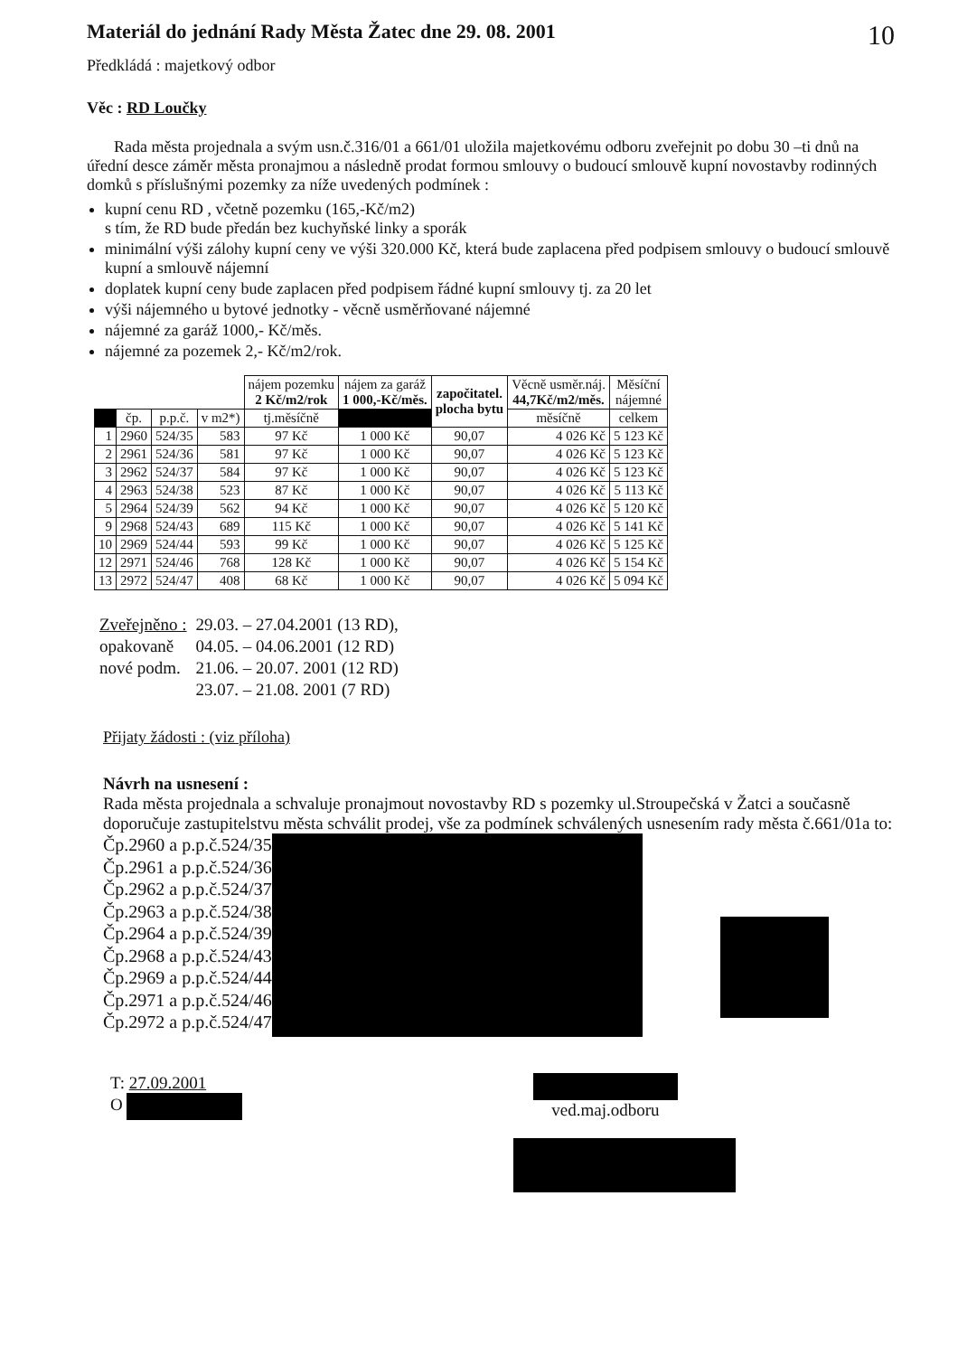Materiál do jednání Rady Města Žatec dne 29. 08. 2001 10
Předkládá : majetkový odbor
Věc : RD Loučky
Rada města projednala a svým usn.č.316/01 a 661/01 uložila majetkovému odboru zveřejnit po dobu 30 –ti dnů na úřední desce záměr města pronajmou a následně prodat formou smlouvy o budoucí smlouvě kupní novostavby rodinných domků s příslušnými pozemky za níže uvedených podmínek :
kupní cenu RD , včetně pozemku (165,-Kč/m2)
s tím, že RD bude předán bez kuchyňské linky a sporák
minimální výši zálohy kupní ceny ve výši 320.000 Kč, která bude zaplacena před podpisem smlouvy o budoucí smlouvě kupní a smlouvě nájemní
doplatek kupní ceny bude zaplacen před podpisem řádné kupní smlouvy tj. za 20 let
výši nájemného u bytové jednotky - věcně usměrňované nájemné
nájemné za garáž 1000,- Kč/měs.
nájemné za pozemek 2,- Kč/m2/rok.
| | | | | nájem pozemku 2 Kč/m2/rok | nájem za garáž 1 000,-Kč/měs. | započitatel. plocha bytu | Věcně usměr.náj. 44,7Kč/m2/měs. | Měsíční nájemné |
| --- | --- | --- | --- | --- | --- | --- | --- | --- |
| | čp. | p.p.č. | v m2*) | tj.měsíčně | | | měsíčně | celkem |
| 1 | 2960 | 524/35 | 583 | 97 Kč | 1 000 Kč | 90,07 | 4 026 Kč | 5 123 Kč |
| 2 | 2961 | 524/36 | 581 | 97 Kč | 1 000 Kč | 90,07 | 4 026 Kč | 5 123 Kč |
| 3 | 2962 | 524/37 | 584 | 97 Kč | 1 000 Kč | 90,07 | 4 026 Kč | 5 123 Kč |
| 4 | 2963 | 524/38 | 523 | 87 Kč | 1 000 Kč | 90,07 | 4 026 Kč | 5 113 Kč |
| 5 | 2964 | 524/39 | 562 | 94 Kč | 1 000 Kč | 90,07 | 4 026 Kč | 5 120 Kč |
| 9 | 2968 | 524/43 | 689 | 115 Kč | 1 000 Kč | 90,07 | 4 026 Kč | 5 141 Kč |
| 10 | 2969 | 524/44 | 593 | 99 Kč | 1 000 Kč | 90,07 | 4 026 Kč | 5 125 Kč |
| 12 | 2971 | 524/46 | 768 | 128 Kč | 1 000 Kč | 90,07 | 4 026 Kč | 5 154 Kč |
| 13 | 2972 | 524/47 | 408 | 68 Kč | 1 000 Kč | 90,07 | 4 026 Kč | 5 094 Kč |
| Zveřejněno : | 29.03. – 27.04.2001 (13 RD), |
| opakovaně | 04.05. – 04.06.2001 (12 RD) |
| nové podm. | 21.06. – 20.07. 2001 (12 RD) |
| | 23.07. – 21.08. 2001 (7 RD) |
Přijaty žádosti : (viz příloha)
Návrh na usnesení :
Rada města projednala a schvaluje pronajmout novostavby RD s pozemky ul.Stroupečská v Žatci a současně doporučuje zastupitelstvu města schválit prodej, vše za podmínek schválených usnesením rady města č.661/01a to:
Čp.2960 a p.p.č.524/35
Čp.2961 a p.p.č.524/36
Čp.2962 a p.p.č.524/37
Čp.2963 a p.p.č.524/38
Čp.2964 a p.p.č.524/39
Čp.2968 a p.p.č.524/43
Čp.2969 a p.p.č.524/44
Čp.2971 a p.p.č.524/46
Čp.2972 a p.p.č.524/47
T: 27.09.2001
O
ved.maj.odboru